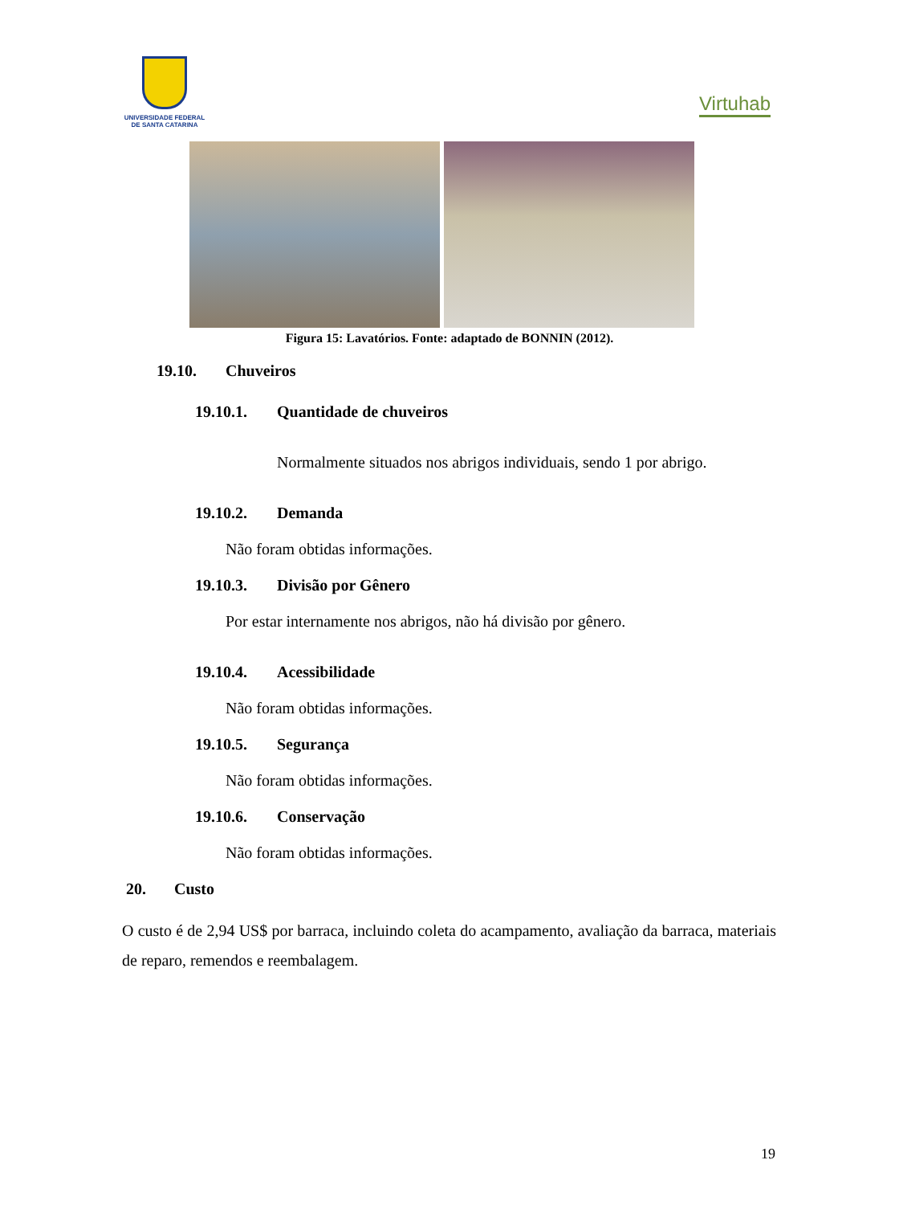UNIVERSIDADE FEDERAL
DE SANTA CATARINA
Virtuhab
Figura 15: Lavatórios. Fonte: adaptado de BONNIN (2012).
19.10. Chuveiros
19.10.1. Quantidade de chuveiros
Normalmente situados nos abrigos individuais, sendo 1 por abrigo.
19.10.2. Demanda
Não foram obtidas informações.
19.10.3. Divisão por Gênero
Por estar internamente nos abrigos, não há divisão por gênero.
19.10.4. Acessibilidade
Não foram obtidas informações.
19.10.5. Segurança
Não foram obtidas informações.
19.10.6. Conservação
Não foram obtidas informações.
20. Custo
O custo é de 2,94 US$ por barraca, incluindo coleta do acampamento, avaliação da barraca, materiais de reparo, remendos e reembalagem.
19